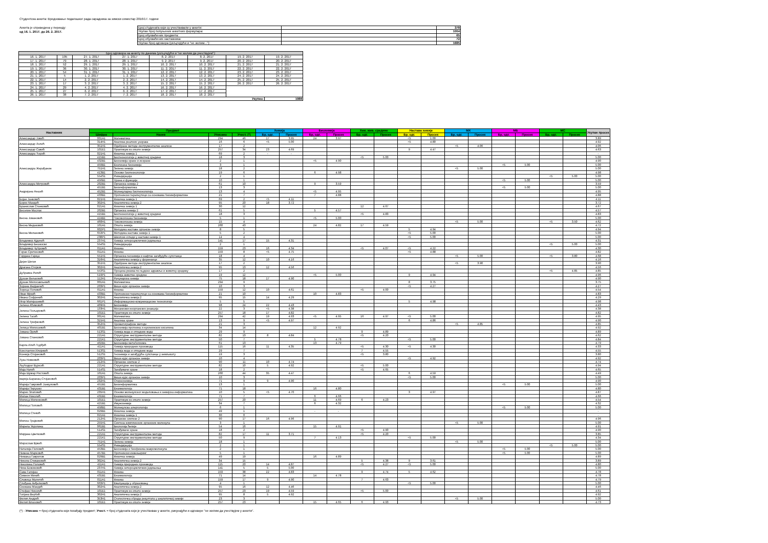Студентска анкета: Вредновање педагошког рада сарадника за зимски семестар 2016/17. године
Анкета је спроведена у периоду:
од 16. 1. 2017. до 26. 2. 2017.
| Број студената који су учествовали у анкети: | | 378 |
| Укупан број попуњених анкетних формулара: | | 1004 |
| Број обухваћених предмета: | | 65 |
| Број обухваћених наставника: | | 72 |
| Укупан број одговора (укључујући и "не желим..."): | | 1685 |
| Број одговора на анкету по данима (укључујући и "не желим да учествујем"): | | | | | | | |
| 16. 1. 2017 | 195 | 27. 1. 2017 | 27. 1. 2017 | 8. 2. 2017 | 8. 2. 2017 | 19. 2. 2017 | 19. 2. 2017 |
| 17. 1. 2017 | 79 | 28. 1. 2017 | 28. 1. 2017 | 9. 2. 2017 | 9. 2. 2017 | 20. 2. 2017 | 20. 2. 2017 |
| 18. 1. 2017 | 52 | 29. 1. 2017 | 29. 1. 2017 | 10. 2. 2017 | 10. 2. 2017 | 21. 2. 2017 | 21. 2. 2017 |
| 19. 1. 2017 | 36 | 30. 1. 2017 | 30. 1. 2017 | 11. 2. 2017 | 11. 2. 2017 | 22. 2. 2017 | 22. 2. 2017 |
| 20. 1. 2017 | 54 | 31. 1. 2017 | 31. 1. 2017 | 12. 2. 2017 | 12. 2. 2017 | 23. 2. 2017 | 23. 2. 2017 |
| 21. 1. 2017 | 5 | 1. 2. 2017 | 1. 2. 2017 | 13. 2. 2017 | 13. 2. 2017 | 24. 2. 2017 | 24. 2. 2017 |
| 22. 1. 2017 | 14 | 2. 2. 2017 | 2. 2. 2017 | 14. 2. 2017 | 14. 2. 2017 | 25. 2. 2017 | 25. 2. 2017 |
| 23. 1. 2017 | 17 | 3. 2. 2017 | 3. 2. 2017 | 15. 2. 2017 | 15. 2. 2017 | 26. 2. 2017 | 26. 2. 2017 |
| 24. 1. 2017 | 29 | 4. 2. 2017 | 4. 2. 2017 | 16. 2. 2017 | 16. 2. 2017 | | |
| 25. 1. 2017 | 27 | 6. 2. 2017 | 6. 2. 2017 | 17. 2. 2017 | 17. 2. 2017 | | |
| 26. 1. 2017 | 38 | 7. 2. 2017 | 7. 2. 2017 | 18. 2. 2017 | 18. 2. 2017 | | |
| | | | | | | Укупно: | 1988 |
| Наставник | Предмет | | | | Хемија | | Биохемија | | Хем. жив. средине | | Настава хемије | | МХ | | МБ | | МС | | Укупан просек |
| --- | --- | --- | --- | --- | --- | --- | --- | --- | --- | --- | --- | --- | --- | --- | --- | --- | --- | --- | --- |
| | Шифра | Назив | Уписано | Учест. (*) | Бр. одг. | Просек | Бр. одг. | Просек | Бр. одг. | Просек | Бр. одг. | Просек | Бр. одг. | Просек | Бр. одг. | Просек | Бр. одг. | Просек | |
| Александар Јовић | 001A1 | Математика | 294 | 46 | 17 | 3.95 | 24 | 3.97 | | | <5 | 1.00 | | | | | | | 3.89 |
| Александар Лолић | 314H1 | Анализа реалних узорака | 16 | 6 | <5 | 5.00 | | | | | <5 | 4.80 | | | | | | | 4.92 |
| | 351H1 | Одабране методе инструменталне анализе | 17 | 2 | | | | | | | | | <5 | 4.06 | | | | | 4.06 |
| Александар Савић | 101E1 | Практикум из опште хемије | 257 | 34 | 23 | 4.69 | | | | | 9 | 4.47 | | | | | | | 4.63 |
| Александра Ћерић | 021H1 | Физичка хемија 1 | 69 | 2 | - | - | | | | | | | | | | | | | - |
| Александра Жерађанин | 415B1 | Биотехнологије у животној средини | 18 | 3 | | | | | <5 | 5.00 | | | | | | | | | 5.00 |
| | 432B1 | Биохемија хране и исхране | 2 | 1 | | | <5 | 4.90 | | | | | | | | | | | 4.90 |
| | 459B1 | Еколошка биохемија | 3 | 1 | | | | | | | | | | | <5 | 5.00 | | | 5.00 |
| | 751H1 | Зелена хемија | 18 | 2 | | | | | | | | | <5 | 5.00 | | | | | 5.00 |
| | 413B1 | Основи биотехнологије | 19 | 6 | | | 6 | 4.98 | | | | | | | | | | | 4.98 |
| | 554S1 | Ремедијација | 2 | 1 | | | | | | | | | | | | | <5 | 5.00 | 5.00 |
| | 456B1 | Храна и функција | 10 | 1 | | | | | | | | | | | <5 | 5.00 | | | 5.00 |
| Александра Митровић | 202B1 | Органска хемија 2 | 61 | 10 | | | 9 | 3.59 | | | | | | | | | | | 3.59 |
| Андријана Нешић | 451B1 | Биоинформатика | 13 | 3 | | | | | | | | | | | <5 | 5.00 | | | 5.00 |
| | 452B1 | Молекуларна биотехнологија | 13 | 4 | | | <5 | 4.95 | | | | | | | | | | | 4.95 |
| | 433B1 | Протеински терапеутици са основама биоинформатике | 21 | 7 | | | 7 | 4.88 | | | | | | | | | | | 4.88 |
| Бојан Јанковић | 021H1 | Физичка хемија 1 | 69 | 2 | <5 | 4.11 | | | | | | | | | | | | | 4.11 |
| Борис Мандић | 302H1 | Аналитичка хемија 2 | 95 | 20 | 18 | 3.72 | | | | | | | | | | | | | 3.72 |
| Бранислав Станковић | 021A1 | Физичка хемија 1 | 30 | 12 | | | | | 12 | 4.67 | | | | | | | | | 4.67 |
| Веселин Маслак | 202B1 | Органска хемија 2 | 61 | 5 | | | 5 | 4.57 | | | | | | | | | | | 4.57 |
| Весна Јовановић | 415B1 | Биотехнологије у животној средини | 18 | 3 | | | | | <5 | 4.83 | | | | | | | | | 4.83 |
| | 424B1 | Токсиколошка биохемија | 5 | 1 | | | <5 | 5.00 | | | | | | | | | | | 5.00 |
| | 460H1 | Токсиколошка хемија | 15 | 4 | | | | | | | | | <5 | 5.00 | | | <5 | 3.50 | 4.62 |
| Весна Медаковић | 101A1 | Општа хемија | 260 | 43 | | | 24 | 4.82 | 17 | 4.59 | | | | | | | | | 4.72 |
| Весна Милановић | 602P1 | Методика наставе органске хемије | 8 | 5 | | | | | | | 5 | 4.94 | | | | | | | 4.94 |
| | 653P1 | Методика наставе хемије 1 | 5 | 2 | | | | | | | <5 | 5.00 | | | | | | | 5.00 |
| | 238P1 | Школски огледи у настави хемије 1 | 14 | 4 | | | | | | | <5 | 5.00 | | | | | | | 5.00 |
| Владимир Ајдачић | 237H1 | Хемија хетероцикличних једињења | 141 | 17 | 15 | 4.31 | | | | | | | | | | | | | 4.31 |
| Владимир Бешкоски | 554S1 | Ремедијација | 2 | 1 | | | | | | | | | | | | | <5 | 5.00 | 5.00 |
| Владимир Чубровић | 011A1 | Физика | 159 | 23 | 16 | 4.34 | | | <5 | 4.07 | <5 | 4.22 | | | | | | | 4.30 |
| Горан Сретеновић | 011A1 | Физика | 159 | 8 | <5 | 4.75 | | | | | <5 | 4.88 | | | | | | | 4.82 |
| Гордана Гајица | 551H1 | Органска геохемија и нафтне загађујуће супстанце | 18 | 4 | | | | | | | | | <5 | 5.00 | | | <5 | 3.80 | 4.68 |
| Дејан Шеган | 316H1 | Аналитичка хемија у форензици | 35 | 12 | 10 | 4.16 | | | | | | | | | | | | | 4.16 |
| | 351H1 | Одабране методе инструменталне анализе | 17 | 2 | | | | | | | | | <5 | 3.90 | | | | | 3.90 |
| Драгана Стојков | 302H1 | Аналитичка хемија 2 | 95 | 13 | 12 | 4.56 | | | | | | | | | | | | | 4.56 |
| Дубравка Релић | 553S1 | Процена ризика по људско здравље и животну средину | 17 | 2 | | | | | | | | | | | | | <5 | 4.85 | 4.85 |
| | 519P1 | Хемија животне средине | 19 | 12 | | | <5 | 5.00 | | | 9 | 4.94 | | | | | | | 4.96 |
| Душан Вељковић | 112H1 | Рачунарска хемија | 75 | 18 | 17 | 4.90 | | | | | | | | | | | | | 4.90 |
| Душан Милосављевић | 001A1 | Математика | 294 | 9 | | | | | | | 8 | 3.75 | | | | | | | 3.75 |
| Зорана Ферјанчић | 203P1 | Виши курс органске хемије | 10 | 3 | | | | | | | <5 | 4.27 | | | | | | | 4.27 |
| Зорица Поповић | 011A1 | Физика | 159 | 12 | 10 | 4.61 | | | <5 | 4.00 | | | | | | | | | 4.54 |
| Иван Мркић | 433B1 | Протеински терапеутици са основама биоинформатике | 21 | 10 | | | 10 | 4.83 | | | | | | | | | | | 4.83 |
| Ивана Софренић | 302H1 | Аналитичка хемија 2 | 95 | 15 | 14 | 4.29 | | | | | | | | | | | | | 4.29 |
| Игор Матијашевић | 661P1 | Информационо-комуникационе технологије | 5 | 5 | | | | | | | 5 | 4.98 | | | | | | | 4.98 |
| Јелена Аћимовић | 409H1 | Биохемија | 98 | 24 | 22 | 4.43 | | | | | | | | | | | | | 4.43 |
| Јелена Пољаревић | 133H1 | Механизми неорганских реакција | 22 | 3 | <5 | 4.38 | | | | | | | | | | | | | 4.38 |
| | 101E1 | Практикум из опште хемије | 257 | 18 | 17 | 4.82 | | | | | | | | | | | | | 4.82 |
| Јелена Тасић | 001A1 | Математика | 294 | 42 | 19 | 4.93 | <5 | 4.95 | 16 | 4.97 | <5 | 5.00 | | | | | | | 4.95 |
| Јелена Трифковић | 315H1 | Анализа хране | 13 | 9 | <5 | 4.97 | | | | | 6 | 4.86 | | | | | | | 4.90 |
| | 352H1 | Хроматографске методе | 21 | 3 | | | | | | | | | <5 | 4.85 | | | | | 4.85 |
| Јелица Милошевић | 401B1 | Биохемија протеина и нуклеинских киселина | 34 | 14 | | | 12 | 4.92 | | | | | | | | | | | 4.92 |
| Јована Орлић | 513S1 | Хемија вода и отпадних вода | 29 | 9 | | | | | 9 | 4.89 | | | | | | | | | 4.89 |
| Јована Станковић | 221A1 | Структурне инструменталне методе | 82 | 13 | 8 | 4.84 | | | <5 | 4.20 | | | | | | | | | 4.62 |
| | 221K1 | Структурне инструменталне методе | 50 | 7 | | | 5 | 4.78 | | | <5 | 5.00 | | | | | | | 4.84 |
| Карла Илић Ђурђић | 402B1 | Биохемија метаболизма | 61 | 13 | | | 13 | 4.79 | | | | | | | | | | | 4.79 |
| | 411A1 | Хемија природних производа | 115 | 16 | 11 | 4.35 | | | <5 | 4.30 | <5 | 4.30 | | | | | | | 4.33 |
| Константин Илијевић | 513S1 | Хемија вода и отпадних вода | 29 | 7 | | | | | 7 | 4.55 | | | | | | | | | 4.55 |
| Ксенија Стојановић | 512S1 | Геохемија и загађујуће супстанце у земљишту | 19 | 3 | | | | | <5 | 3.80 | | | | | | | | | 3.80 |
| Лука Новковић | 203P1 | Виши курс органске хемије | 10 | 4 | | | | | | | <5 | 4.92 | | | | | | | 4.92 |
| | 212H1 | Органске синтезе 2 | 90 | 11 | 10 | 4.74 | | | | | | | | | | | | | 4.74 |
| Љубодраг Вујисић | 221A1 | Структурне инструменталне методе | 82 | 10 | 5 | 4.92 | | | <5 | 5.00 | | | | | | | | | 4.94 |
| Маја Натић | 514S1 | Загађивачи хране | 18 | 2 | | | | | <5 | 4.65 | | | | | | | | | 4.65 |
| Маја Шумар Ристовић | 101A1 | Општа хемија | 260 | 44 | 35 | 4.47 | | | | | 6 | 4.59 | | | | | | | 4.49 |
| марија Баранац-Стојановић | 203P1 | Виши курс органске хемије | 10 | 3 | | | | | | | <5 | 5.00 | | | | | | | 5.00 |
| | 232H1 | Стереохемија | 71 | 9 | 9 | 4.90 | | | | | | | | | | | | | 4.90 |
| Марија Гавровић Јанкуловић | 451B1 | Биоинформатика | 13 | 1 | | | | | | | | | | | <5 | 5.00 | | | 5.00 |
| Марија Перушко | 431B1 | Ензимологија | 71 | 18 | | | 16 | 4.80 | | | | | | | | | | | 4.80 |
| Марио Златовић | 235H1 | Основи молекулског моделовања и хемијска информатика | 10 | 5 | <5 | 4.70 | | | | | 3 | 4.97 | | | | | | | 4.87 |
| Милан Николић | 431B1 | Ензимологија | 71 | 7 | | | 6 | 4.66 | | | | | | | | | | | 4.66 |
| Милица Миленковић | 101E1 | Практикум из опште хемије | 257 | 20 | | | 11 | 4.69 | 6 | 4.23 | | | | | | | | | 4.54 |
| Милица Поповић | 421B1 | Имунохемија | 34 | 7 | | | 6 | 4.32 | | | | | | | | | | | 4.32 |
| | 458B1 | Молекулска алергологија | 6 | 1 | | | | | | | | | | | <5 | 5.00 | | | 5.00 |
| Милица Стевић | 029B1 | Физичка хемија | 49 | 1 | | | - | - | | | | | | | | | | | - |
| | 021A1 | Физичка хемија 1 | 30 | 0 | | | | | | | | | | | | | | | - |
| Милош Трајковић | 212H1 | Органске синтезе 2 | 90 | 17 | 16 | 4.96 | | | | | | | | | | | | | 4.96 |
| | 255H1 | Синтеза комплексних органских молекула | 3 | 1 | | | | | | | | | <5 | 5.00 | | | | | 5.00 |
| Мирела Укропина | 061B1 | Биологија ћелије | 54 | 16 | | | 15 | 4.91 | | | | | | | | | | | 4.91 |
| Мирјана Цветковић | 514S1 | Загађивачи хране | 18 | 2 | | | | | <5 | 4.90 | | | | | | | | | 4.90 |
| | 221A1 | Структурне инструменталне методе | 82 | 17 | 11 | 3.71 | | | <5 | 4.20 | | | | | | | | | 3.85 |
| | 221K1 | Структурне инструменталне методе | 50 | 9 | | | 7 | 4.13 | | | <5 | 5.00 | | | | | | | 4.34 |
| Мирослав Врвић | 751H1 | Зелена хемија | 18 | 1 | | | | | | | | | <5 | 5.00 | | | | | 5.00 |
| | 554S1 | Ремедијација | 2 | 1 | | | | | | | | | | | | | <5 | 5.00 | 5.00 |
| Наталија Половић | 453B1 | Биохемија и биофизика макромолекула | 2 | 1 | | | | | | | | | | | <5 | 5.00 | | | 5.00 |
| Невена Марковић | 457B1 | Протеински инжењеринг | 5 | 1 | | | | | | | | | | | <5 | 5.00 | | | 5.00 |
| Немања Гаврилов | 029B1 | Физичка хемија | 49 | 19 | | | 16 | 4.89 | | | | | | | | | | | 4.89 |
| Никола Стевановић | 302A1 | Аналитичка хемија 2 | 34 | 15 | | | | | 5 | 4.38 | 9 | 3.61 | | | | | | | 3.89 |
| Николина Поповић | 411A1 | Хемија природних производа | 115 | 20 | 14 | 4.87 | | | <5 | 4.27 | <5 | 5.00 | | | | | | | 4.80 |
| Нина Божиновић | 237H1 | Хемија хетероцикличних једињења | 141 | 5 | 5 | 5.00 | | | | | | | | | | | | | 5.00 |
| Сава Галијаш | 011A1 | Физика | 159 | 38 | 22 | 4.83 | | | 9 | 4.74 | 5 | 4.62 | | | | | | | 4.78 |
| Симеон Минић | 431B1 | Ензимологија | 71 | 14 | | | 14 | 4.78 | | | | | | | | | | | 4.78 |
| Славица Малетић | 011A1 | Физика | 159 | 17 | 9 | 4.90 | | | 7 | 4.63 | | | | | | | | | 4.79 |
| Слађана Анђелковић | 663P1 | Евалуација у образовању | 4 | 1 | | | | | | | <5 | 5.00 | | | | | | | 5.00 |
| Снежана Мандић | 302H1 | Аналитичка хемија 2 | 95 | 16 | 12 | 4.46 | | | | | | | | | | | | | 4.46 |
| Стефан Николић | 101E1 | Практикум из опште хемије | 257 | 23 | 19 | 4.59 | | | <5 | 5.00 | | | | | | | | | 4.61 |
| Татјана Вербић | 302H1 | Аналитичка хемија 2 | 95 | 8 | 5 | 4.92 | | | | | | | | | | | | | 4.92 |
| Филип Андрић | 353H1 | Статистичка обрада резултата у аналитичкој хемији | 23 | 3 | | | | | | | | | <5 | 5.00 | | | | | 5.00 |
| Филип Влаховић | 101E1 | Практикум из опште хемије | 257 | 23 | | | 15 | 4.65 | 6 | 4.93 | | | | | | | | | 4.73 |
(*) - Уписано = број студената који похађају предмет; Учест. = број студената који је учествовао у анкети, рачунајући и одговоре "не желим да учествујем у анкети".